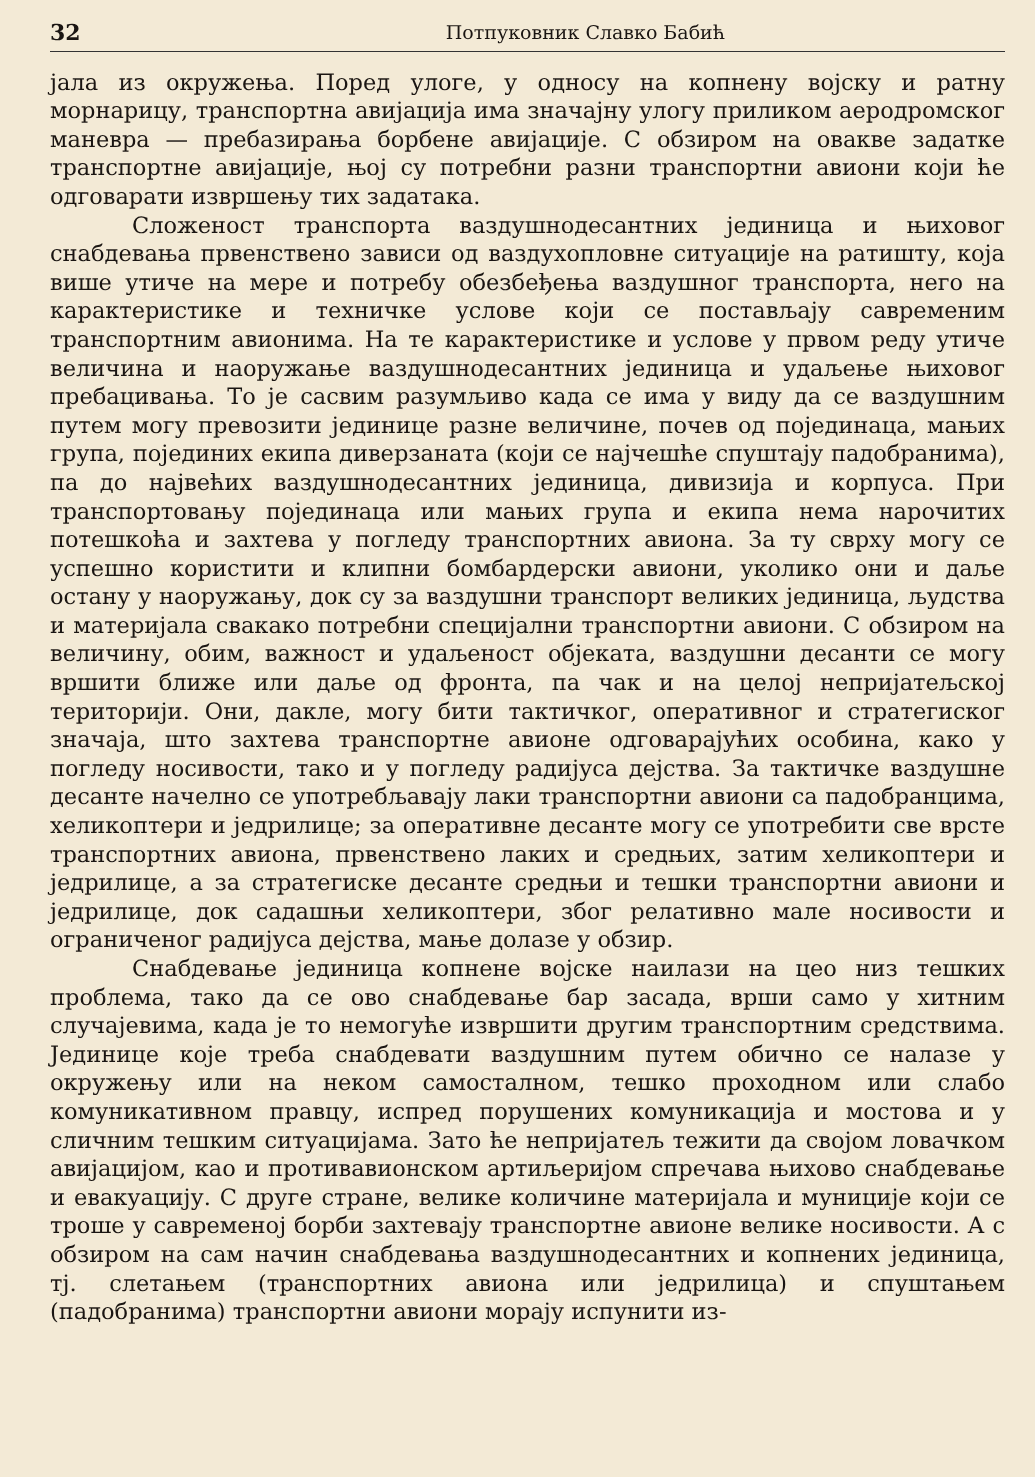32 Потпуковник Славко Бабић
јала из окружења. Поред улоге, у односу на копнену војску и ратну морнарицу, транспортна авијација има значајну улогу приликом аеродромског маневра — пребазирања борбене авијације. С обзиром на овакве задатке транспортне авијације, њој су потребни разни транспортни авиони који ће одговарати извршењу тих задатака.
Сложеност транспорта ваздушнодесантних јединица и њиховог снабдевања првенствено зависи од ваздухопловне ситуације на ратишту, која више утиче на мере и потребу обезбеђења ваздушног транспорта, него на карактеристике и техничке услове који се постављају савременим транспортним авионима. На те карактеристике и услове у првом реду утиче величина и наоружање ваздушнодесантних јединица и удаљење њиховог пребацивања. То је сасвим разумљиво када се има у виду да се ваздушним путем могу превозити јединице разне величине, почев од појединаца, мањих група, појединих екипа диверзаната (који се најчешће спуштају падобранима), па до највећих ваздушнодесантних јединица, дивизија и корпуса. При транспортовању појединаца или мањих група и екипа нема нарочитих потешкоћа и захтева у погледу транспортних авиона. За ту сврху могу се успешно користити и клипни бомбардерски авиони, уколико они и даље остану у наоружању, док су за ваздушни транспорт великих јединица, људства и материјала свакако потребни специјални транспортни авиони. С обзиром на величину, обим, важност и удаљеност објеката, ваздушни десанти се могу вршити ближе или даље од фронта, па чак и на целој непријатељској територији. Они, дакле, могу бити тактичког, оперативног и стратегиског значаја, што захтева транспортне авионе одговарајућих особина, како у погледу носивости, тако и у погледу радијуса дејства. За тактичке ваздушне десанте начелно се употребљавају лаки транспортни авиони са падобранцима, хеликоптери и једрилице; за оперативне десанте могу се употребити све врсте транспортних авиона, првенствено лаких и средњих, затим хеликоптери и једрилице, а за стратегиске десанте средњи и тешки транспортни авиони и једрилице, док садашњи хеликоптери, због релативно мале носивости и ограниченог радијуса дејства, мање долазе у обзир.
Снабдевање јединица копнене војске наилази на цео низ тешких проблема, тако да се ово снабдевање бар засада, врши само у хитним случајевима, када је то немогуће извршити другим транспортним средствима. Јединице које треба снабдевати ваздушним путем обично се налазе у окружењу или на неком самосталном, тешко проходном или слабо комуникативном правцу, испред порушених комуникација и мостова и у сличним тешким ситуацијама. Зато ће непријатељ тежити да својом ловачком авијацијом, као и противавионском артиљеријом спречава њихово снабдевање и евакуацију. С друге стране, велике количине материјала и муниције који се троше у савременој борби захтевају транспортне авионе велике носивости. А с обзиром на сам начин снабдевања ваздушнодесантних и копнених јединица, тј. слетањем (транспортних авиона или једрилица) и спуштањем (падобранима) транспортни авиони морају испунити из-